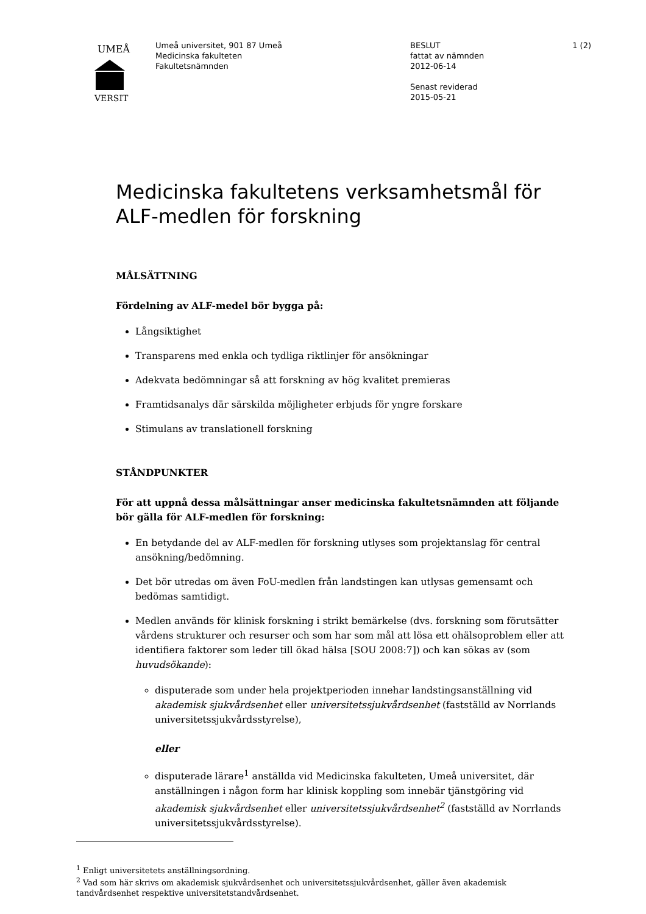UMEÅ
VERSIT
Umeå universitet, 901 87 Umeå
Medicinska fakulteten
Fakultetsnämnden
BESLUT
fattat av nämnden
2012-06-14
Senast reviderad
2015-05-21
1 (2)
Medicinska fakultetens verksamhetsmål för ALF-medlen för forskning
MÅLSÄTTNING
Fördelning av ALF-medel bör bygga på:
Långsiktighet
Transparens med enkla och tydliga riktlinjer för ansökningar
Adekvata bedömningar så att forskning av hög kvalitet premieras
Framtidsanalys där särskilda möjligheter erbjuds för yngre forskare
Stimulans av translationell forskning
STÅNDPUNKTER
För att uppnå dessa målsättningar anser medicinska fakultetsnämnden att följande bör gälla för ALF-medlen för forskning:
En betydande del av ALF-medlen för forskning utlyses som projektanslag för central ansökning/bedömning.
Det bör utredas om även FoU-medlen från landstingen kan utlysas gemensamt och bedömas samtidigt.
Medlen används för klinisk forskning i strikt bemärkelse (dvs. forskning som förutsätter vårdens strukturer och resurser och som har som mål att lösa ett ohälsoproblem eller att identifiera faktorer som leder till ökad hälsa [SOU 2008:7]) och kan sökas av (som huvudsökande):
disputerade som under hela projektperioden innehar landstingsanställning vid akademisk sjukvårdsenhet eller universitetssjukvårdsenhet (fastställd av Norrlands universitetssjukvårdsstyrelse),
eller
disputerade lärare<sup>1</sup> anställda vid Medicinska fakulteten, Umeå universitet, där anställningen i någon form har klinisk koppling som innebär tjänstgöring vid akademisk sjukvårdsenhet eller universitetssjukvårdsenhet<sup>2</sup> (fastställd av Norrlands universitetssjukvårdsstyrelse).
<sup>1</sup> Enligt universitetets anställningsordning.
<sup>2</sup> Vad som här skrivs om akademisk sjukvårdsenhet och universitetssjukvårdsenhet, gäller även akademisk tandvårdsenhet respektive universitetstandvårdsenhet.